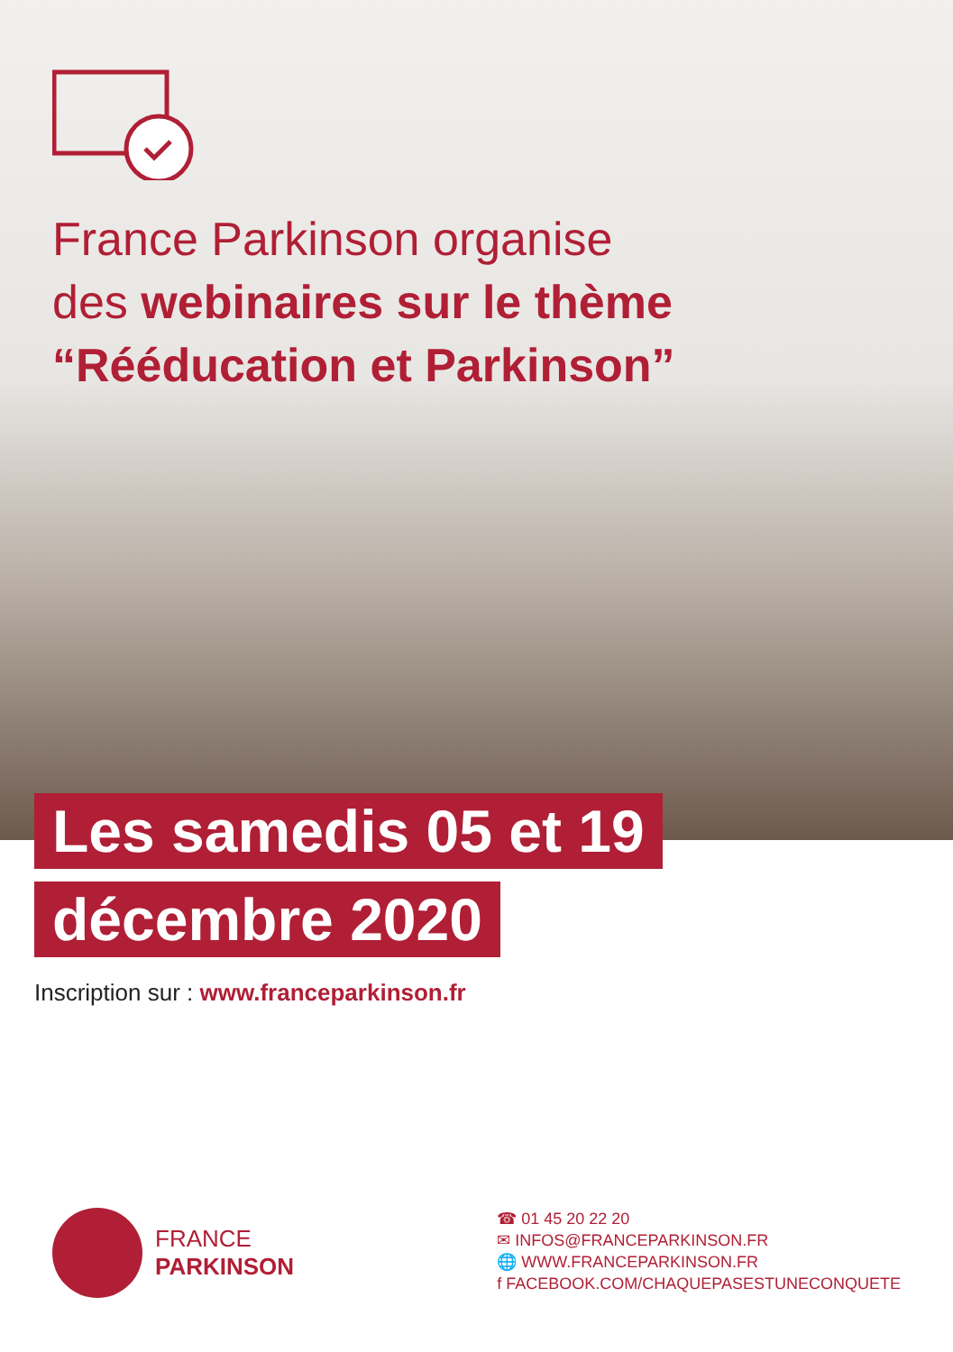France Parkinson organise
des webinaires sur le thème
“Rééducation et Parkinson”
Les samedis 05 et 19
décembre 2020
Inscription sur : www.franceparkinson.fr
FRANCE
PARKINSON
☎ 01 45 20 22 20
✉ INFOS@FRANCEPARKINSON.FR
🌐 WWW.FRANCEPARKINSON.FR
f FACEBOOK.COM/CHAQUEPASESTUNECONQUETE